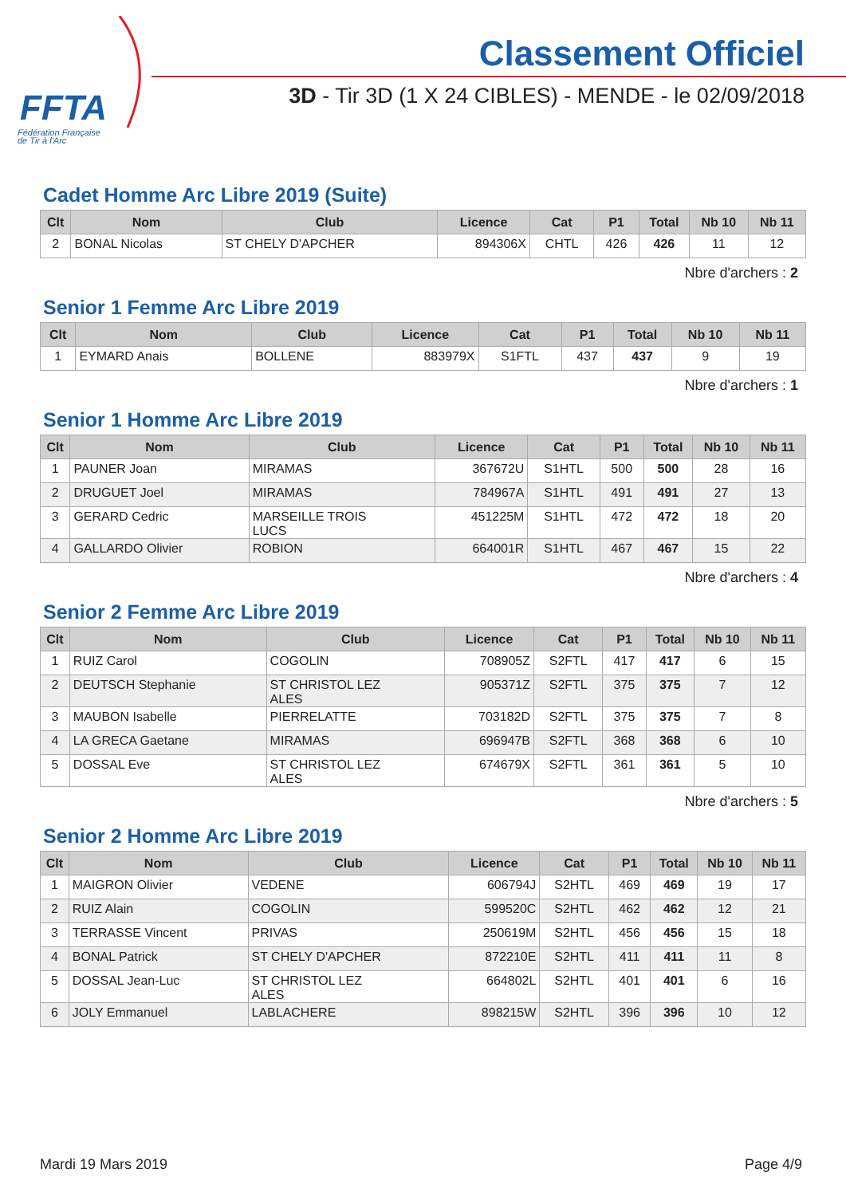FFTA
Fédération Française
de Tir à l'Arc
Classement Officiel
3D - Tir 3D (1 X 24 CIBLES) - MENDE - le 02/09/2018
Cadet Homme Arc Libre 2019 (Suite)
| Clt | Nom | Club | Licence | Cat | P1 | Total | Nb 10 | Nb 11 |
| --- | --- | --- | --- | --- | --- | --- | --- | --- |
| 2 | BONAL Nicolas | ST CHELY D'APCHER | 894306X | CHTL | 426 | 426 | 11 | 12 |
Nbre d'archers : 2
Senior 1 Femme Arc Libre 2019
| Clt | Nom | Club | Licence | Cat | P1 | Total | Nb 10 | Nb 11 |
| --- | --- | --- | --- | --- | --- | --- | --- | --- |
| 1 | EYMARD Anais | BOLLENE | 883979X | S1FTL | 437 | 437 | 9 | 19 |
Nbre d'archers : 1
Senior 1 Homme Arc Libre 2019
| Clt | Nom | Club | Licence | Cat | P1 | Total | Nb 10 | Nb 11 |
| --- | --- | --- | --- | --- | --- | --- | --- | --- |
| 1 | PAUNER Joan | MIRAMAS | 367672U | S1HTL | 500 | 500 | 28 | 16 |
| 2 | DRUGUET Joel | MIRAMAS | 784967A | S1HTL | 491 | 491 | 27 | 13 |
| 3 | GERARD Cedric | MARSEILLE TROIS LUCS | 451225M | S1HTL | 472 | 472 | 18 | 20 |
| 4 | GALLARDO Olivier | ROBION | 664001R | S1HTL | 467 | 467 | 15 | 22 |
Nbre d'archers : 4
Senior 2 Femme Arc Libre 2019
| Clt | Nom | Club | Licence | Cat | P1 | Total | Nb 10 | Nb 11 |
| --- | --- | --- | --- | --- | --- | --- | --- | --- |
| 1 | RUIZ Carol | COGOLIN | 708905Z | S2FTL | 417 | 417 | 6 | 15 |
| 2 | DEUTSCH Stephanie | ST CHRISTOL LEZ ALES | 905371Z | S2FTL | 375 | 375 | 7 | 12 |
| 3 | MAUBON Isabelle | PIERRELATTE | 703182D | S2FTL | 375 | 375 | 7 | 8 |
| 4 | LA GRECA Gaetane | MIRAMAS | 696947B | S2FTL | 368 | 368 | 6 | 10 |
| 5 | DOSSAL Eve | ST CHRISTOL LEZ ALES | 674679X | S2FTL | 361 | 361 | 5 | 10 |
Nbre d'archers : 5
Senior 2 Homme Arc Libre 2019
| Clt | Nom | Club | Licence | Cat | P1 | Total | Nb 10 | Nb 11 |
| --- | --- | --- | --- | --- | --- | --- | --- | --- |
| 1 | MAIGRON Olivier | VEDENE | 606794J | S2HTL | 469 | 469 | 19 | 17 |
| 2 | RUIZ Alain | COGOLIN | 599520C | S2HTL | 462 | 462 | 12 | 21 |
| 3 | TERRASSE Vincent | PRIVAS | 250619M | S2HTL | 456 | 456 | 15 | 18 |
| 4 | BONAL Patrick | ST CHELY D'APCHER | 872210E | S2HTL | 411 | 411 | 11 | 8 |
| 5 | DOSSAL Jean-Luc | ST CHRISTOL LEZ ALES | 664802L | S2HTL | 401 | 401 | 6 | 16 |
| 6 | JOLY Emmanuel | LABLACHERE | 898215W | S2HTL | 396 | 396 | 10 | 12 |
Mardi 19 Mars 2019 Page 4/9